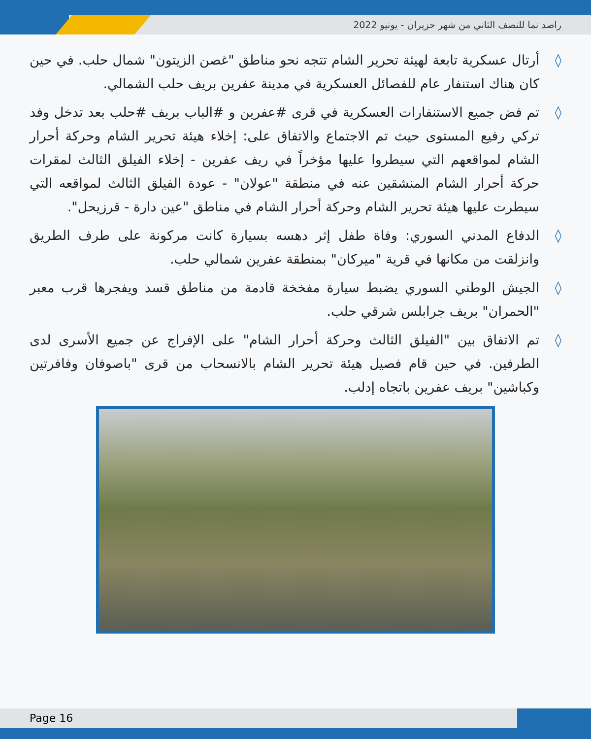راصد نما للنصف الثاني من شهر حزيران - يونيو 2022
◊ أرتال عسكرية تابعة لهيئة تحرير الشام تتجه نحو مناطق "غصن الزيتون" شمال حلب. في حين كان هناك استنفار عام للفصائل العسكرية في مدينة عفرين بريف حلب الشمالي.
◊ تم فض جميع الاستنفارات العسكرية في قرى #عفرين و #الباب بريف #حلب بعد تدخل وفد تركي رفيع المستوى حيث تم الاجتماع والاتفاق على: إخلاء هيئة تحرير الشام وحركة أحرار الشام لمواقعهم التي سيطروا عليها مؤخراً في ريف عفرين - إخلاء الفيلق الثالث لمقرات حركة أحرار الشام المنشقين عنه في منطقة "عولان" - عودة الفيلق الثالث لمواقعه التي سيطرت عليها هيئة تحرير الشام وحركة أحرار الشام في مناطق "عين دارة - قرزيحل".
◊ الدفاع المدني السوري: وفاة طفل إثر دهسه بسيارة كانت مركونة على طرف الطريق وانزلقت من مكانها في قرية "ميركان" بمنطقة عفرين شمالي حلب.
◊ الجيش الوطني السوري يضبط سيارة مفخخة قادمة من مناطق قسد ويفجرها قرب معبر "الحمران" بريف جرابلس شرقي حلب.
◊ تم الاتفاق بين "الفيلق الثالث وحركة أحرار الشام" على الإفراج عن جميع الأسرى لدى الطرفين. في حين قام فصيل هيئة تحرير الشام بالانسحاب من قرى "باصوفان وفافرتين وكباشين" بريف عفرين باتجاه إدلب.
Page 16